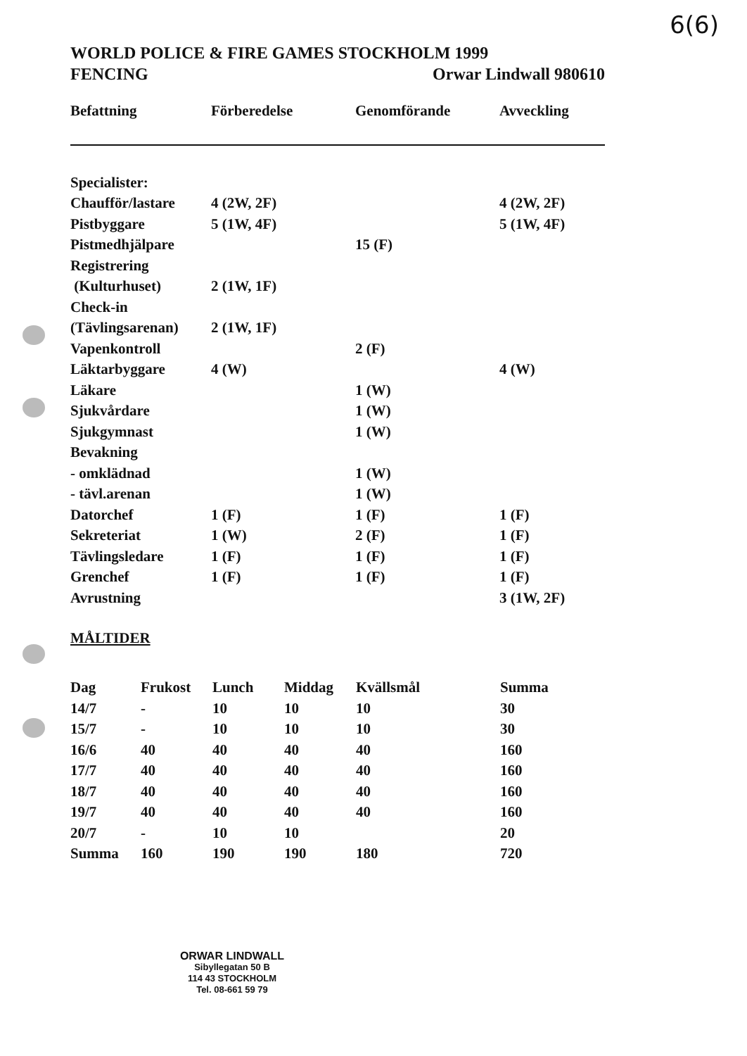6(6)
WORLD POLICE & FIRE GAMES STOCKHOLM 1999
FENCING Orwar Lindwall 980610
| Befattning | Förberedelse | Genomförande | Avveckling |
| --- | --- | --- | --- |
| Specialister: | | | |
| Chaufför/lastare | 4 (2W, 2F) | | 4 (2W, 2F) |
| Pistbyggare | 5 (1W, 4F) | | 5 (1W, 4F) |
| Pistmedhjälpare | | 15 (F) | |
| Registrering | | | |
| (Kulturhuset) | 2 (1W, 1F) | | |
| Check-in | | | |
| (Tävlingsarenan) | 2 (1W, 1F) | | |
| Vapenkontroll | | 2 (F) | |
| Läktarbyggare | 4 (W) | | 4 (W) |
| Läkare | | 1 (W) | |
| Sjukvårdare | | 1 (W) | |
| Sjukgymnast | | 1 (W) | |
| Bevakning | | | |
| - omklädnad | | 1 (W) | |
| - tävl.arenan | | 1 (W) | |
| Datorchef | 1 (F) | 1 (F) | 1 (F) |
| Sekreteriat | 1 (W) | 2 (F) | 1 (F) |
| Tävlingsledare | 1 (F) | 1 (F) | 1 (F) |
| Grenchef | 1 (F) | 1 (F) | 1 (F) |
| Avrustning | | | 3 (1W, 2F) |
MÅLTIDER
| Dag | Frukost | Lunch | Middag | Kvällsmål | Summa |
| --- | --- | --- | --- | --- | --- |
| 14/7 | - | 10 | 10 | 10 | 30 |
| 15/7 | - | 10 | 10 | 10 | 30 |
| 16/6 | 40 | 40 | 40 | 40 | 160 |
| 17/7 | 40 | 40 | 40 | 40 | 160 |
| 18/7 | 40 | 40 | 40 | 40 | 160 |
| 19/7 | 40 | 40 | 40 | 40 | 160 |
| 20/7 | - | 10 | 10 | | 20 |
| Summa | 160 | 190 | 190 | 180 | 720 |
ORWAR LINDWALL
Sibyllegatan 50 B
114 43 STOCKHOLM
Tel. 08-661 59 79